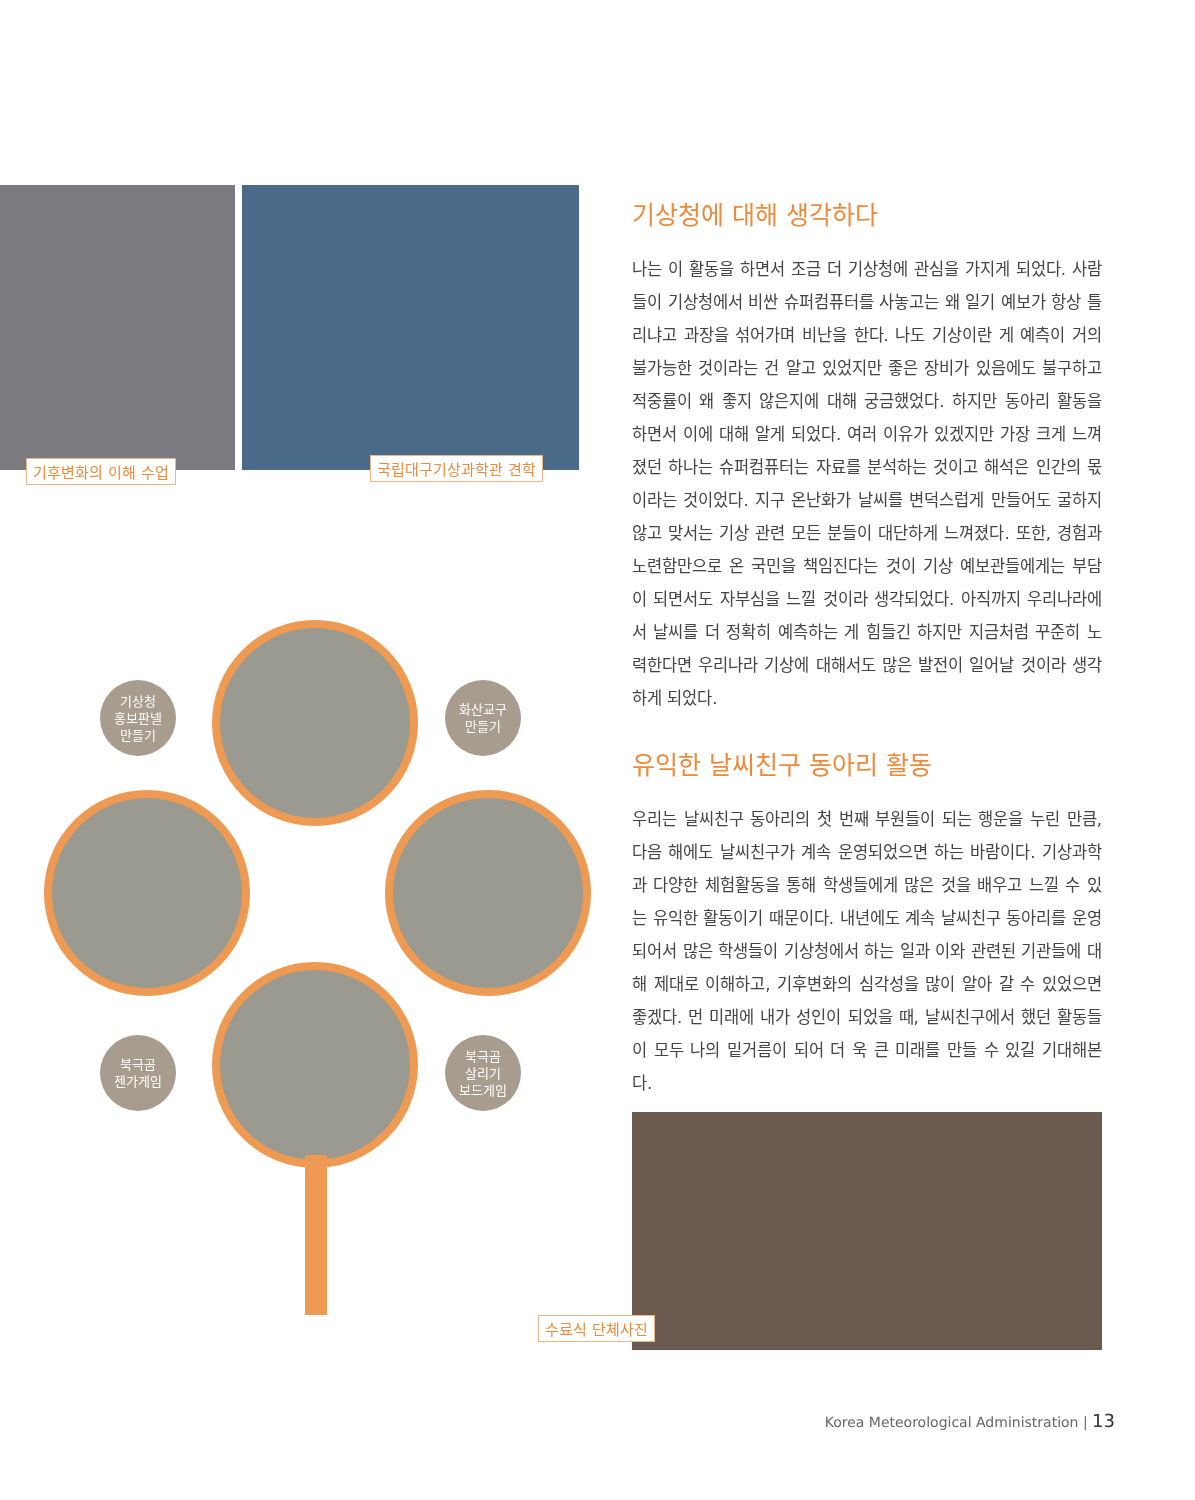기후변화의 이해 수업 국립대구기상과학관 견학
기상청
홍보판넬
만들기
화산교구
만들기
북극곰
젠가게임
북극곰
살리기
보드게임
기상청에 대해 생각하다
나는 이 활동을 하면서 조금 더 기상청에 관심을 가지게 되었다. 사람들이 기상청에서 비싼 슈퍼컴퓨터를 사놓고는 왜 일기 예보가 항상 틀리냐고 과장을 섞어가며 비난을 한다. 나도 기상이란 게 예측이 거의 불가능한 것이라는 건 알고 있었지만 좋은 장비가 있음에도 불구하고 적중률이 왜 좋지 않은지에 대해 궁금했었다. 하지만 동아리 활동을 하면서 이에 대해 알게 되었다. 여러 이유가 있겠지만 가장 크게 느껴졌던 하나는 슈퍼컴퓨터는 자료를 분석하는 것이고 해석은 인간의 몫이라는 것이었다. 지구 온난화가 날씨를 변덕스럽게 만들어도 굴하지 않고 맞서는 기상 관련 모든 분들이 대단하게 느껴졌다. 또한, 경험과 노련함만으로 온 국민을 책임진다는 것이 기상 예보관들에게는 부담이 되면서도 자부심을 느낄 것이라 생각되었다. 아직까지 우리나라에서 날씨를 더 정확히 예측하는 게 힘들긴 하지만 지금처럼 꾸준히 노력한다면 우리나라 기상에 대해서도 많은 발전이 일어날 것이라 생각하게 되었다.
유익한 날씨친구 동아리 활동
우리는 날씨친구 동아리의 첫 번째 부원들이 되는 행운을 누린 만큼, 다음 해에도 날씨친구가 계속 운영되었으면 하는 바람이다. 기상과학과 다양한 체험활동을 통해 학생들에게 많은 것을 배우고 느낄 수 있는 유익한 활동이기 때문이다. 내년에도 계속 날씨친구 동아리를 운영되어서 많은 학생들이 기상청에서 하는 일과 이와 관련된 기관들에 대해 제대로 이해하고, 기후변화의 심각성을 많이 알아 갈 수 있었으면 좋겠다. 먼 미래에 내가 성인이 되었을 때, 날씨친구에서 했던 활동들이 모두 나의 밑거름이 되어 더 욱 큰 미래를 만들 수 있길 기대해본다.
수료식 단체사진
Korea Meteorological Administration | 13